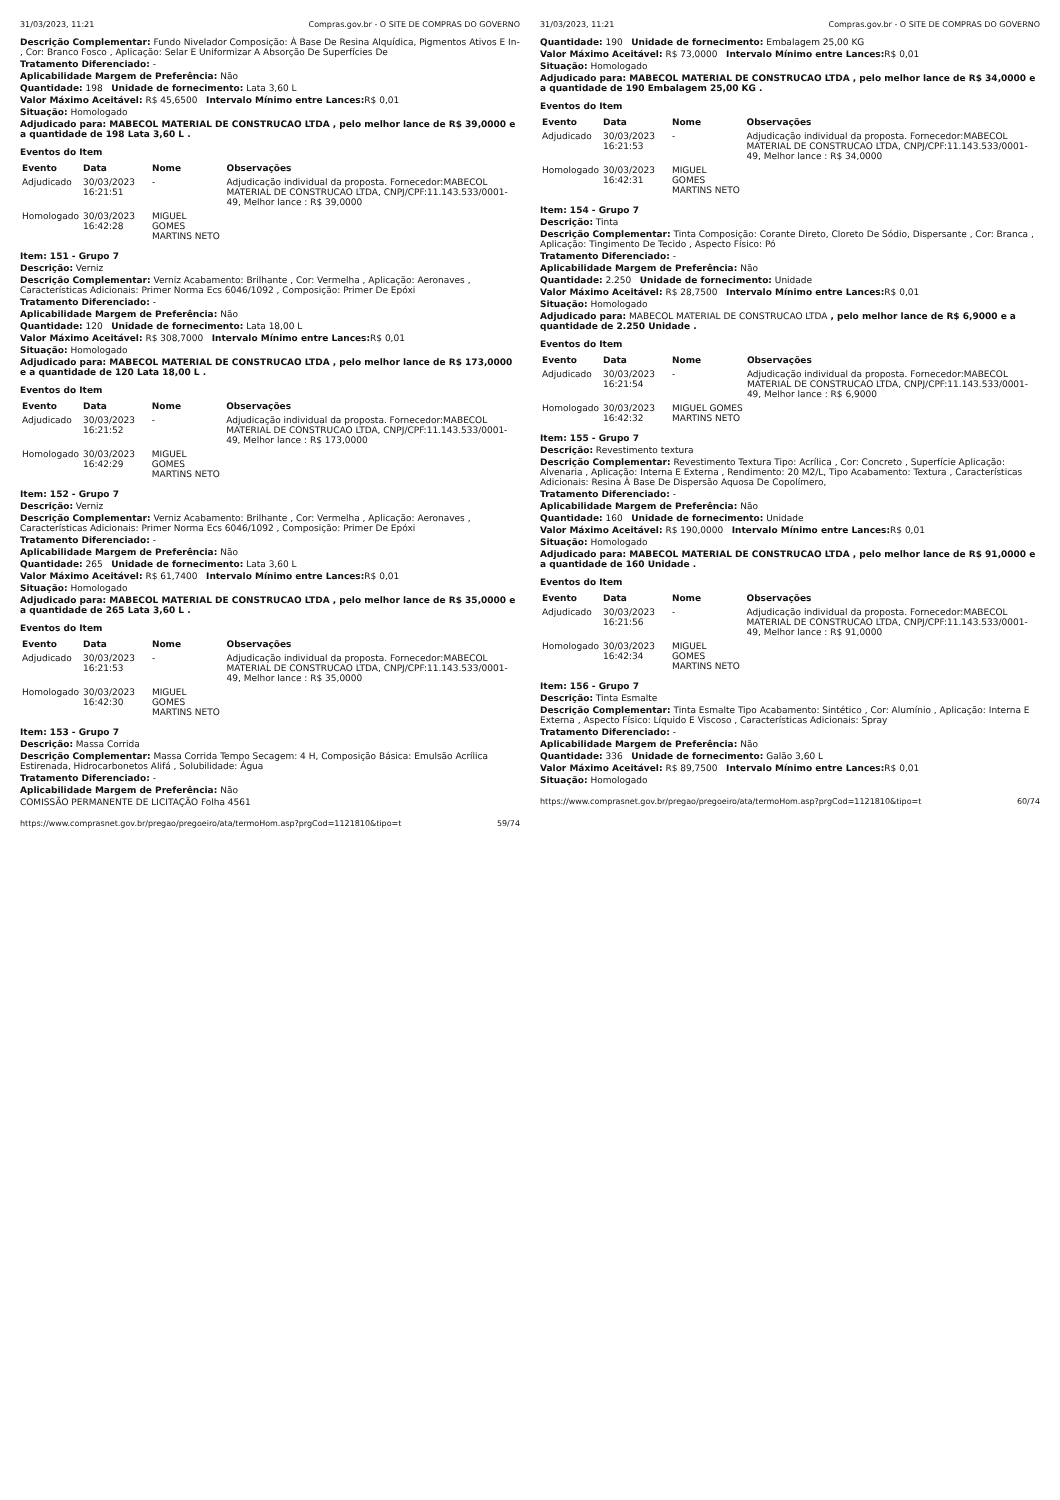31/03/2023, 11:21 Compras.gov.br - O SITE DE COMPRAS DO GOVERNO
Descrição Complementar: Fundo Nivelador Composição: À Base De Resina Alquídica, Pigmentos Ativos E In- , Cor: Branco Fosco , Aplicação: Selar E Uniformizar A Absorção De Superfícies De
Tratamento Diferenciado: -
Aplicabilidade Margem de Preferência: Não
Quantidade: 198 Unidade de fornecimento: Lata 3,60 L
Valor Máximo Aceitável: R$ 45,6500 Intervalo Mínimo entre Lances: R$ 0,01
Situação: Homologado
Adjudicado para: MABECOL MATERIAL DE CONSTRUCAO LTDA , pelo melhor lance de R$ 39,0000 e a quantidade de 198 Lata 3,60 L .
Eventos do Item
| Evento | Data | Nome | Observações |
| --- | --- | --- | --- |
| Adjudicado | 30/03/2023 16:21:51 | - | Adjudicação individual da proposta. Fornecedor:MABECOL MATERIAL DE CONSTRUCAO LTDA, CNPJ/CPF:11.143.533/0001-49, Melhor lance : R$ 39,0000 |
| Homologado | 30/03/2023 16:42:28 | MIGUEL GOMES MARTINS NETO | |
Item: 151 - Grupo 7
Descrição: Verniz
Descrição Complementar: Verniz Acabamento: Brilhante , Cor: Vermelha , Aplicação: Aeronaves , Características Adicionais: Primer Norma Ecs 6046/1092 , Composição: Primer De Epóxi
Tratamento Diferenciado: -
Aplicabilidade Margem de Preferência: Não
Quantidade: 120 Unidade de fornecimento: Lata 18,00 L
Valor Máximo Aceitável: R$ 308,7000 Intervalo Mínimo entre Lances: R$ 0,01
Situação: Homologado
Adjudicado para: MABECOL MATERIAL DE CONSTRUCAO LTDA , pelo melhor lance de R$ 173,0000 e a quantidade de 120 Lata 18,00 L .
Eventos do Item
| Evento | Data | Nome | Observações |
| --- | --- | --- | --- |
| Adjudicado | 30/03/2023 16:21:52 | - | Adjudicação individual da proposta. Fornecedor:MABECOL MATERIAL DE CONSTRUCAO LTDA, CNPJ/CPF:11.143.533/0001-49, Melhor lance : R$ 173,0000 |
| Homologado | 30/03/2023 16:42:29 | MIGUEL GOMES MARTINS NETO | |
Item: 152 - Grupo 7
Descrição: Verniz
Descrição Complementar: Verniz Acabamento: Brilhante , Cor: Vermelha , Aplicação: Aeronaves , Características Adicionais: Primer Norma Ecs 6046/1092 , Composição: Primer De Epóxi
Tratamento Diferenciado: -
Aplicabilidade Margem de Preferência: Não
Quantidade: 265 Unidade de fornecimento: Lata 3,60 L
Valor Máximo Aceitável: R$ 61,7400 Intervalo Mínimo entre Lances: R$ 0,01
Situação: Homologado
Adjudicado para: MABECOL MATERIAL DE CONSTRUCAO LTDA , pelo melhor lance de R$ 35,0000 e a quantidade de 265 Lata 3,60 L .
Eventos do Item
| Evento | Data | Nome | Observações |
| --- | --- | --- | --- |
| Adjudicado | 30/03/2023 16:21:53 | - | Adjudicação individual da proposta. Fornecedor:MABECOL MATERIAL DE CONSTRUCAO LTDA, CNPJ/CPF:11.143.533/0001-49, Melhor lance : R$ 35,0000 |
| Homologado | 30/03/2023 16:42:30 | MIGUEL GOMES MARTINS NETO | |
Item: 153 - Grupo 7
Descrição: Massa Corrida
Descrição Complementar: Massa Corrida Tempo Secagem: 4 H, Composição Básica: Emulsão Acrílica Estirenada, Hidrocarbonetos Alifá , Solubilidade: Água
Tratamento Diferenciado: -
Aplicabilidade Margem de Preferência: Não
COMISSÃO PERMANENTE DE LICITAÇÃO Folha 4561
https://www.comprasnet.gov.br/pregao/pregoeiro/ata/termoHom.asp?prgCod=1121810&tipo=t 59/74
31/03/2023, 11:21 Compras.gov.br - O SITE DE COMPRAS DO GOVERNO
Quantidade: 190 Unidade de fornecimento: Embalagem 25,00 KG
Valor Máximo Aceitável: R$ 73,0000 Intervalo Mínimo entre Lances: R$ 0,01
Situação: Homologado
Adjudicado para: MABECOL MATERIAL DE CONSTRUCAO LTDA , pelo melhor lance de R$ 34,0000 e a quantidade de 190 Embalagem 25,00 KG .
Eventos do Item
| Evento | Data | Nome | Observações |
| --- | --- | --- | --- |
| Adjudicado | 30/03/2023 16:21:53 | - | Adjudicação individual da proposta. Fornecedor:MABECOL MATERIAL DE CONSTRUCAO LTDA, CNPJ/CPF:11.143.533/0001-49, Melhor lance : R$ 34,0000 |
| Homologado | 30/03/2023 16:42:31 | MIGUEL GOMES MARTINS NETO | |
Item: 154 - Grupo 7
Descrição: Tinta
Descrição Complementar: Tinta Composição: Corante Direto, Cloreto De Sódio, Dispersante , Cor: Branca , Aplicação: Tingimento De Tecido , Aspecto Físico: Pó
Tratamento Diferenciado: -
Aplicabilidade Margem de Preferência: Não
Quantidade: 2.250 Unidade de fornecimento: Unidade
Valor Máximo Aceitável: R$ 28,7500 Intervalo Mínimo entre Lances: R$ 0,01
Situação: Homologado
Adjudicado para: MABECOL MATERIAL DE CONSTRUCAO LTDA , pelo melhor lance de R$ 6,9000 e a quantidade de 2.250 Unidade .
Eventos do Item
| Evento | Data | Nome | Observações |
| --- | --- | --- | --- |
| Adjudicado | 30/03/2023 16:21:54 | - | Adjudicação individual da proposta. Fornecedor:MABECOL MATERIAL DE CONSTRUCAO LTDA, CNPJ/CPF:11.143.533/0001-49, Melhor lance : R$ 6,9000 |
| Homologado | 30/03/2023 16:42:32 | MIGUEL GOMES MARTINS NETO | |
Item: 155 - Grupo 7
Descrição: Revestimento textura
Descrição Complementar: Revestimento Textura Tipo: Acrílica , Cor: Concreto , Superfície Aplicação: Alvenaria , Aplicação: Interna E Externa , Rendimento: 20 M2/L, Tipo Acabamento: Textura , Características Adicionais: Resina À Base De Dispersão Aquosa De Copolímero,
Tratamento Diferenciado: -
Aplicabilidade Margem de Preferência: Não
Quantidade: 160 Unidade de fornecimento: Unidade
Valor Máximo Aceitável: R$ 190,0000 Intervalo Mínimo entre Lances: R$ 0,01
Situação: Homologado
Adjudicado para: MABECOL MATERIAL DE CONSTRUCAO LTDA , pelo melhor lance de R$ 91,0000 e a quantidade de 160 Unidade .
Eventos do Item
| Evento | Data | Nome | Observações |
| --- | --- | --- | --- |
| Adjudicado | 30/03/2023 16:21:56 | - | Adjudicação individual da proposta. Fornecedor:MABECOL MATERIAL DE CONSTRUCAO LTDA, CNPJ/CPF:11.143.533/0001-49, Melhor lance : R$ 91,0000 |
| Homologado | 30/03/2023 16:42:34 | MIGUEL GOMES MARTINS NETO | |
Item: 156 - Grupo 7
Descrição: Tinta Esmalte
Descrição Complementar: Tinta Esmalte Tipo Acabamento: Sintético , Cor: Alumínio , Aplicação: Interna E Externa , Aspecto Físico: Líquido E Viscoso , Características Adicionais: Spray
Tratamento Diferenciado: -
Aplicabilidade Margem de Preferência: Não
Quantidade: 336 Unidade de fornecimento: Galão 3,60 L
Valor Máximo Aceitável: R$ 89,7500 Intervalo Mínimo entre Lances: R$ 0,01
Situação: Homologado
https://www.comprasnet.gov.br/pregao/pregoeiro/ata/termoHom.asp?prgCod=1121810&tipo=t 60/74